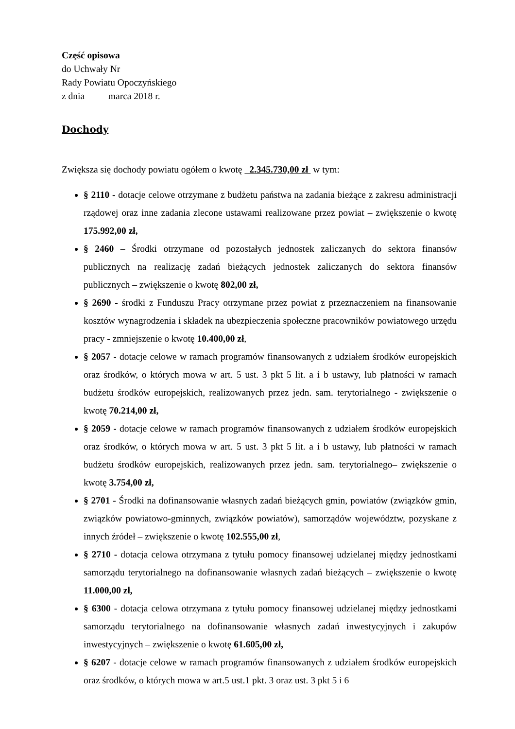Część opisowa
do Uchwały Nr
Rady Powiatu Opoczyńskiego
z dnia marca 2018 r.
Dochody
Zwiększa się dochody powiatu ogółem o kwotę 2.345.730,00 zł w tym:
§ 2110 - dotacje celowe otrzymane z budżetu państwa na zadania bieżące z zakresu administracji rządowej oraz inne zadania zlecone ustawami realizowane przez powiat – zwiększenie o kwotę 175.992,00 zł,
§ 2460 – Środki otrzymane od pozostałych jednostek zaliczanych do sektora finansów publicznych na realizację zadań bieżących jednostek zaliczanych do sektora finansów publicznych – zwiększenie o kwotę 802,00 zł,
§ 2690 - środki z Funduszu Pracy otrzymane przez powiat z przeznaczeniem na finansowanie kosztów wynagrodzenia i składek na ubezpieczenia społeczne pracowników powiatowego urzędu pracy - zmniejszenie o kwotę 10.400,00 zł,
§ 2057 - dotacje celowe w ramach programów finansowanych z udziałem środków europejskich oraz środków, o których mowa w art. 5 ust. 3 pkt 5 lit. a i b ustawy, lub płatności w ramach budżetu środków europejskich, realizowanych przez jedn. sam. terytorialnego - zwiększenie o kwotę 70.214,00 zł,
§ 2059 - dotacje celowe w ramach programów finansowanych z udziałem środków europejskich oraz środków, o których mowa w art. 5 ust. 3 pkt 5 lit. a i b ustawy, lub płatności w ramach budżetu środków europejskich, realizowanych przez jedn. sam. terytorialnego– zwiększenie o kwotę 3.754,00 zł,
§ 2701 - Środki na dofinansowanie własnych zadań bieżących gmin, powiatów (związków gmin, związków powiatowo-gminnych, związków powiatów), samorządów województw, pozyskane z innych źródeł – zwiększenie o kwotę 102.555,00 zł,
§ 2710 - dotacja celowa otrzymana z tytułu pomocy finansowej udzielanej między jednostkami samorządu terytorialnego na dofinansowanie własnych zadań bieżących – zwiększenie o kwotę 11.000,00 zł,
§ 6300 - dotacja celowa otrzymana z tytułu pomocy finansowej udzielanej między jednostkami samorządu terytorialnego na dofinansowanie własnych zadań inwestycyjnych i zakupów inwestycyjnych – zwiększenie o kwotę 61.605,00 zł,
§ 6207 - dotacje celowe w ramach programów finansowanych z udziałem środków europejskich oraz środków, o których mowa w art.5 ust.1 pkt. 3 oraz ust. 3 pkt 5 i 6